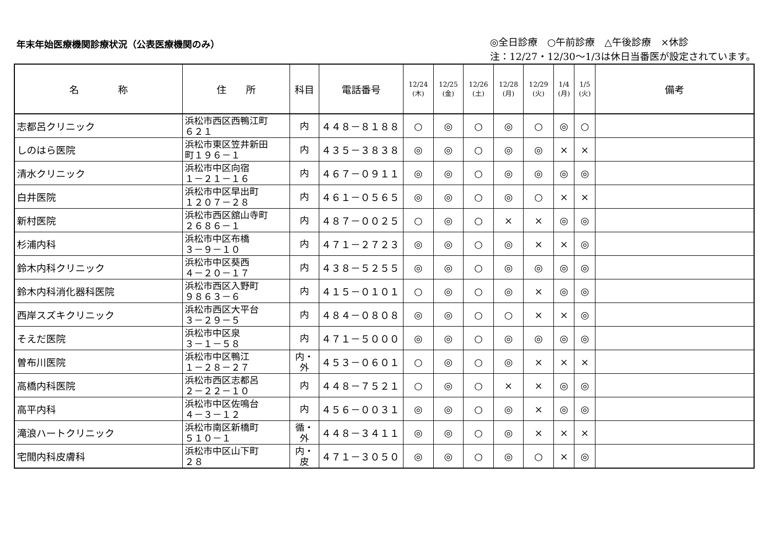年末年始医療機関診療状況（公表医療機関のみ）
◎全日診療　○午前診療　△午後診療　×休診
注：12/27・12/30～1/3は休日当番医が設定されています。
| 名 称 | 住 所 | 科目 | 電話番号 | 12/24 (木) | 12/25 (金) | 12/26 (土) | 12/28 (月) | 12/29 (火) | 1/4 (月) | 1/5 (火) | 備考 |
| --- | --- | --- | --- | --- | --- | --- | --- | --- | --- | --- | --- |
| 志都呂クリニック | 浜松市西区西鴨江町 ６２１ | 内 | ４４８－８１８８ | ○ | ◎ | ○ | ◎ | ○ | ◎ | ○ | |
| しのはら医院 | 浜松市東区笠井新田 町１９６－１ | 内 | ４３５－３８３８ | ◎ | ◎ | ○ | ◎ | ◎ | × | × | |
| 清水クリニック | 浜松市中区向宿 １－２１－１６ | 内 | ４６７－０９１１ | ◎ | ◎ | ○ | ◎ | ◎ | ◎ | ◎ | |
| 白井医院 | 浜松市中区早出町 １２０７－２８ | 内 | ４６１－０５６５ | ◎ | ◎ | ○ | ◎ | ○ | × | × | |
| 新村医院 | 浜松市西区舘山寺町 ２６８６－１ | 内 | ４８７－００２５ | ○ | ◎ | ○ | × | × | ◎ | ◎ | |
| 杉浦内科 | 浜松市中区布橋 ３－９－１０ | 内 | ４７１－２７２３ | ◎ | ◎ | ○ | ◎ | × | × | ◎ | |
| 鈴木内科クリニック | 浜松市中区葵西 ４－２０－１７ | 内 | ４３８－５２５５ | ◎ | ◎ | ○ | ◎ | ◎ | ◎ | ◎ | |
| 鈴木内科消化器科医院 | 浜松市西区入野町 ９８６３－６ | 内 | ４１５－０１０１ | ○ | ◎ | ○ | ◎ | × | ◎ | ◎ | |
| 西岸スズキクリニック | 浜松市西区大平台 ３－２９－５ | 内 | ４８４－０８０８ | ◎ | ◎ | ○ | ○ | × | × | ◎ | |
| そえだ医院 | 浜松市中区泉 ３－１－５８ | 内 | ４７１－５０００ | ◎ | ◎ | ○ | ◎ | ◎ | ◎ | ◎ | |
| 曽布川医院 | 浜松市中区鴨江 １－２８－２７ | 内・ 外 | ４５３－０６０１ | ○ | ◎ | ○ | ◎ | × | × | × | |
| 高橋内科医院 | 浜松市西区志都呂 ２－２２－１０ | 内 | ４４８－７５２１ | ○ | ◎ | ○ | × | × | ◎ | ◎ | |
| 高平内科 | 浜松市中区佐鳴台 ４－３－１２ | 内 | ４５６－００３１ | ◎ | ◎ | ○ | ◎ | × | ◎ | ◎ | |
| 滝浪ハートクリニック | 浜松市南区新橋町 ５１０－１ | 循・ 外 | ４４８－３４１１ | ◎ | ◎ | ○ | ◎ | × | × | × | |
| 宅間内科皮膚科 | 浜松市中区山下町 ２８ | 内・ 皮 | ４７１－３０５０ | ◎ | ◎ | ○ | ◎ | ○ | × | ◎ | |